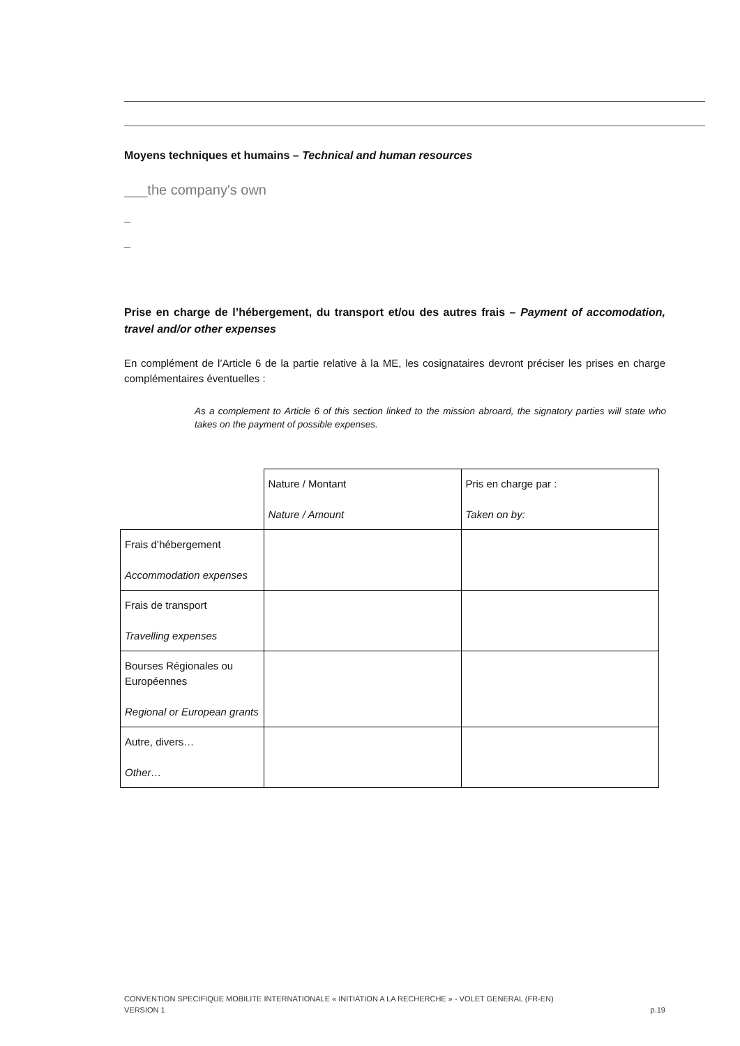Moyens techniques et humains – Technical and human resources
___the company's own
_
_
Prise en charge de l’hébergement, du transport et/ou des autres frais – Payment of accomodation, travel and/or other expenses
En complément de l’Article 6 de la partie relative à la ME, les cosignataires devront préciser les prises en charge complémentaires éventuelles :
As a complement to Article 6 of this section linked to the mission abroard, the signatory parties will state who takes on the payment of possible expenses.
| | Nature / Montant Nature / Amount | Pris en charge par : Taken on by: |
| Frais d’hébergement Accommodation expenses | | |
| Frais de transport Travelling expenses | | |
| Bourses Régionales ou Européennes Regional or European grants | | |
| Autre, divers… Other… | | |
CONVENTION SPECIFIQUE MOBILITE INTERNATIONALE « INITIATION A LA RECHERCHE » - VOLET GENERAL (FR-EN)
VERSION 1 p.19